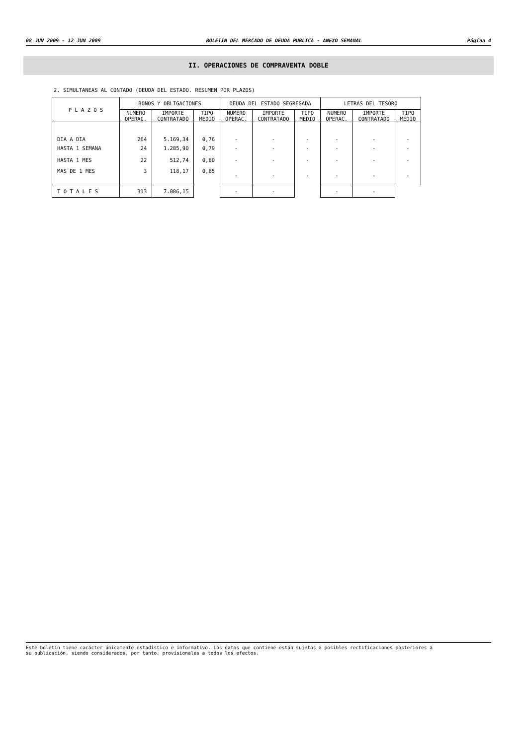08 JUN 2009 - 12 JUN 2009 BOLETIN DEL MERCADO DE DEUDA PUBLICA - ANEXO SEMANAL Página 4
II. OPERACIONES DE COMPRAVENTA DOBLE
2. SIMULTANEAS AL CONTADO (DEUDA DEL ESTADO. RESUMEN POR PLAZOS)
| P L A Z O S | BONOS Y OBLIGACIONES | | | DEUDA DEL ESTADO SEGREGADA | | | LETRAS DEL TESORO | | |
| --- | --- | --- | --- | --- | --- | --- | --- | --- | --- |
| | NUMERO OPERAC. | IMPORTE CONTRATADO | TIPO MEDIO | NUMERO OPERAC. | IMPORTE CONTRATADO | TIPO MEDIO | NUMERO OPERAC. | IMPORTE CONTRATADO | TIPO MEDIO |
| DIA A DIA | 264 | 5.169,34 | 0,76 | - | - | - | - | - | - |
| HASTA 1 SEMANA | 24 | 1.285,90 | 0,79 | - | - | - | - | - | - |
| HASTA 1 MES | 22 | 512,74 | 0,80 | - | - | - | - | - | - |
| MAS DE 1 MES | 3 | 118,17 | 0,85 | - | - | - | - | - | - |
| T O T A L E S | 313 | 7.086,15 | | - | - | | - | - | |
Este boletín tiene carácter únicamente estadístico e informativo. Los datos que contiene están sujetos a posibles rectificaciones posteriores a
su publicación, siendo considerados, por tanto, provisionales a todos los efectos.